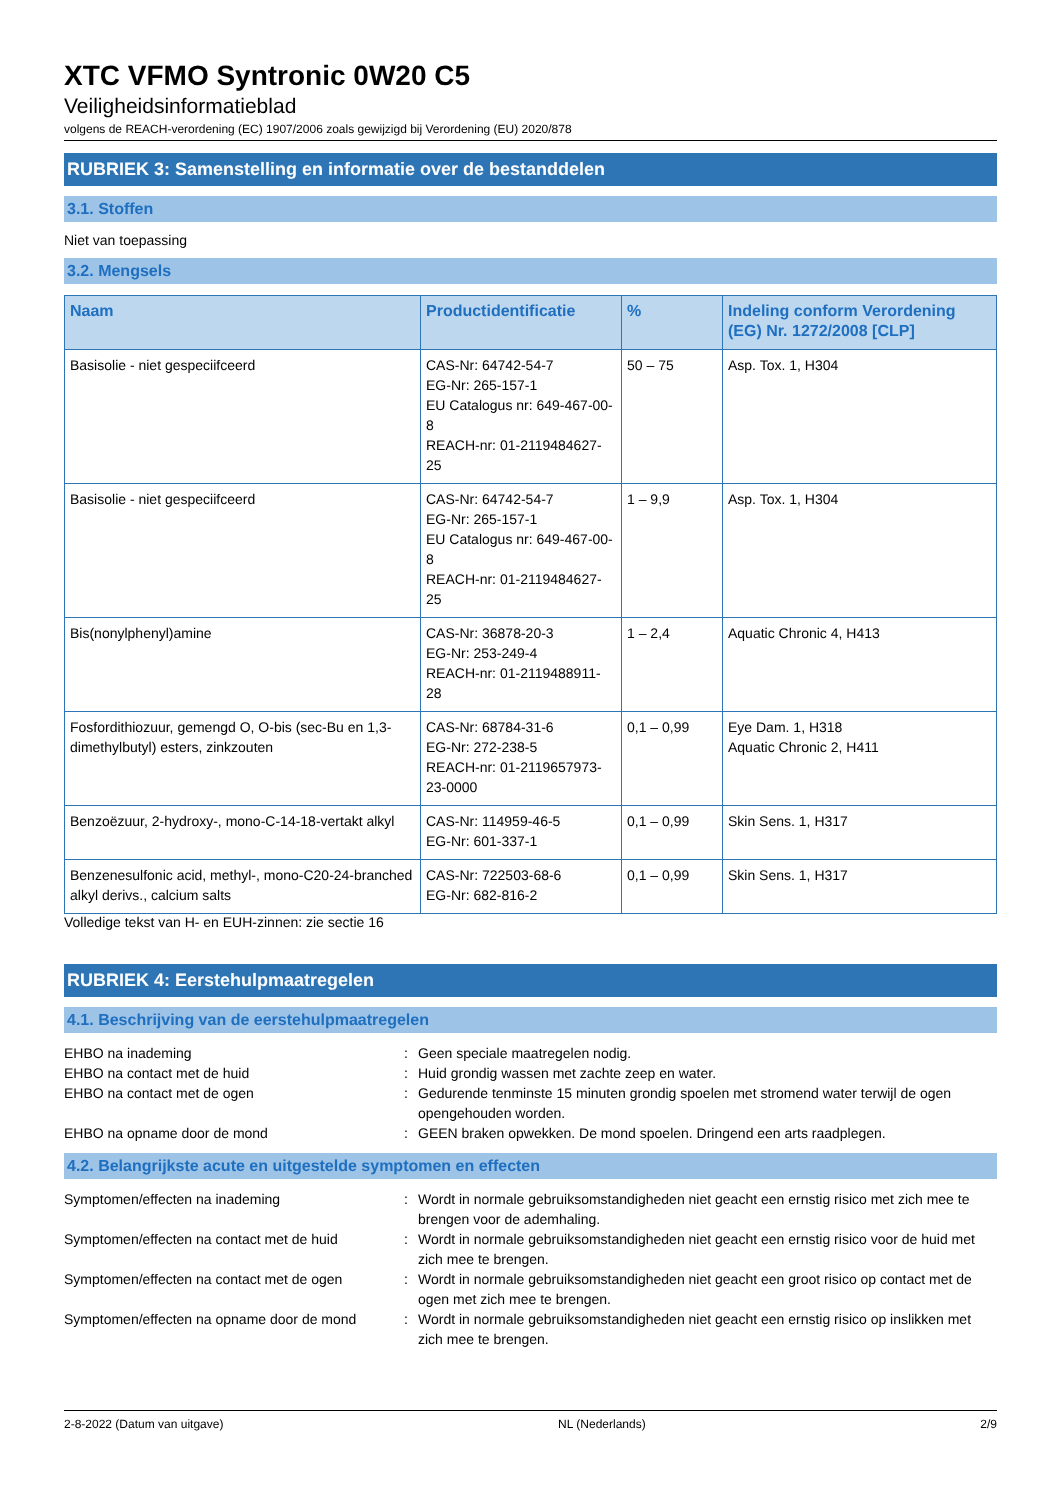XTC VFMO Syntronic 0W20 C5
Veiligheidsinformatieblad
volgens de REACH-verordening (EC) 1907/2006 zoals gewijzigd bij Verordening (EU) 2020/878
RUBRIEK 3: Samenstelling en informatie over de bestanddelen
3.1. Stoffen
Niet van toepassing
3.2. Mengsels
| Naam | Productidentificatie | % | Indeling conform Verordening (EG) Nr. 1272/2008 [CLP] |
| --- | --- | --- | --- |
| Basisolie - niet gespeciifceerd | CAS-Nr: 64742-54-7 EG-Nr: 265-157-1 EU Catalogus nr: 649-467-00-8 REACH-nr: 01-2119484627-25 | 50 – 75 | Asp. Tox. 1, H304 |
| Basisolie - niet gespeciifceerd | CAS-Nr: 64742-54-7 EG-Nr: 265-157-1 EU Catalogus nr: 649-467-00-8 REACH-nr: 01-2119484627-25 | 1 – 9,9 | Asp. Tox. 1, H304 |
| Bis(nonylphenyl)amine | CAS-Nr: 36878-20-3 EG-Nr: 253-249-4 REACH-nr: 01-2119488911-28 | 1 – 2,4 | Aquatic Chronic 4, H413 |
| Fosfordithiozuur, gemengd O, O-bis (sec-Bu en 1,3-dimethylbutyl) esters, zinkzouten | CAS-Nr: 68784-31-6 EG-Nr: 272-238-5 REACH-nr: 01-2119657973-23-0000 | 0,1 – 0,99 | Eye Dam. 1, H318 Aquatic Chronic 2, H411 |
| Benzoëzuur, 2-hydroxy-, mono-C-14-18-vertakt alkyl | CAS-Nr: 114959-46-5 EG-Nr: 601-337-1 | 0,1 – 0,99 | Skin Sens. 1, H317 |
| Benzenesulfonic acid, methyl-, mono-C20-24-branched alkyl derivs., calcium salts | CAS-Nr: 722503-68-6 EG-Nr: 682-816-2 | 0,1 – 0,99 | Skin Sens. 1, H317 |
Volledige tekst van H- en EUH-zinnen: zie sectie 16
RUBRIEK 4: Eerstehulpmaatregelen
4.1. Beschrijving van de eerstehulpmaatregelen
EHBO na inademing
:
Geen speciale maatregelen nodig.
EHBO na contact met de huid
:
Huid grondig wassen met zachte zeep en water.
EHBO na contact met de ogen
:
Gedurende tenminste 15 minuten grondig spoelen met stromend water terwijl de ogen opengehouden worden.
EHBO na opname door de mond
:
GEEN braken opwekken. De mond spoelen. Dringend een arts raadplegen.
4.2. Belangrijkste acute en uitgestelde symptomen en effecten
Symptomen/effecten na inademing
:
Wordt in normale gebruiksomstandigheden niet geacht een ernstig risico met zich mee te brengen voor de ademhaling.
Symptomen/effecten na contact met de huid
:
Wordt in normale gebruiksomstandigheden niet geacht een ernstig risico voor de huid met zich mee te brengen.
Symptomen/effecten na contact met de ogen
:
Wordt in normale gebruiksomstandigheden niet geacht een groot risico op contact met de ogen met zich mee te brengen.
Symptomen/effecten na opname door de mond
:
Wordt in normale gebruiksomstandigheden niet geacht een ernstig risico op inslikken met zich mee te brengen.
2-8-2022 (Datum van uitgave) NL (Nederlands) 2/9